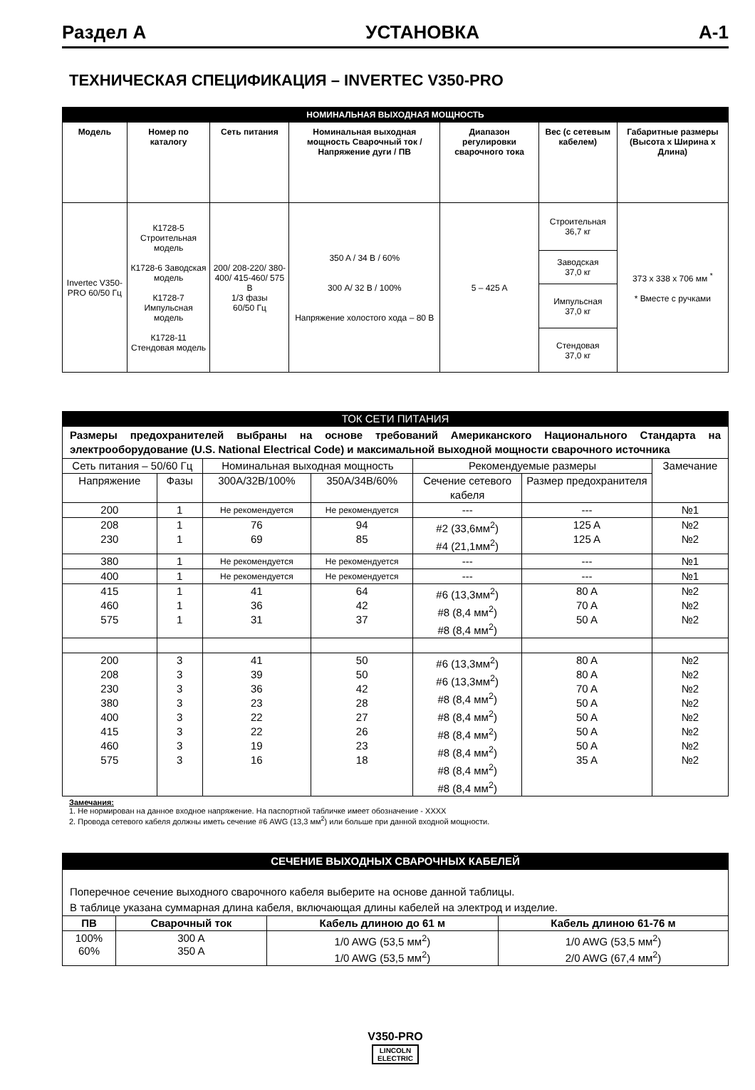Раздел А УСТАНОВКА А-1
ТЕХНИЧЕСКАЯ СПЕЦИФИКАЦИЯ – INVERTEC V350-PRO
| НОМИНАЛЬНАЯ ВЫХОДНАЯ МОЩНОСТЬ | | | | | | |
| Модель | Номер по каталогу | Сеть питания | Номинальная выходная мощность Сварочный ток / Напряжение дуги / ПВ | Диапазон регулировки сварочного тока | Вес (с сетевым кабелем) | Габаритные размеры (Высота x Ширина x Длина) |
| Invertec V350-PRO 60/50 Гц | К1728-5 Строительная модель К1728-6 Заводская модель К1728-7 Импульсная модель К1728-11 Стендовая модель | 200/ 208-220/ 380-400/ 415-460/ 575 В 1/3 фазы 60/50 Гц | 350 A / 34 В / 60% 300 A/ 32 В / 100% Напряжение холостого хода – 80 В | 5 – 425 A | Строительная 36,7 кг | 373 x 338 x 706 мм <sup>*</sup> * Вместе с ручками |
| | | | | | Заводская 37,0 кг | |
| | | | | | Импульсная 37,0 кг | |
| | | | | | Стендовая 37,0 кг | |
| ТОК СЕТИ ПИТАНИЯ | | | | | | |
| Размеры предохранителей выбраны на основе требований Американского Национального Стандарта на электрооборудование (U.S. National Electrical Code) и максимальной выходной мощности сварочного источника | | | | | | |
| Сеть питания – 50/60 Гц | | Номинальная выходная мощность | | Рекомендуемые размеры | | Замечание |
| Напряжение | Фазы | 300A/32B/100% | 350A/34B/60% | Сечение сетевого кабеля | Размер предохранителя | |
| 200 | 1 | Не рекомендуется | Не рекомендуется | --- | --- | №1 |
| 208 230 | 1 1 | 76 69 | 94 85 | #2 (33,6мм<sup>2</sup>) #4 (21,1мм<sup>2</sup>) | 125 A 125 A | №2 №2 |
| 380 | 1 | Не рекомендуется | Не рекомендуется | --- | --- | №1 |
| 400 | 1 | Не рекомендуется | Не рекомендуется | --- | --- | №1 |
| 415 460 575 | 1 1 1 | 41 36 31 | 64 42 37 | #6 (13,3мм<sup>2</sup>) #8 (8,4 мм<sup>2</sup>) #8 (8,4 мм<sup>2</sup>) | 80 A 70 A 50 A | №2 №2 №2 |
| 200 208 230 380 400 415 460 575 | 3 3 3 3 3 3 3 3 | 41 39 36 23 22 22 19 16 | 50 50 42 28 27 26 23 18 | #6 (13,3мм<sup>2</sup>) #6 (13,3мм<sup>2</sup>) #8 (8,4 мм<sup>2</sup>) #8 (8,4 мм<sup>2</sup>) #8 (8,4 мм<sup>2</sup>) #8 (8,4 мм<sup>2</sup>) #8 (8,4 мм<sup>2</sup>) #8 (8,4 мм<sup>2</sup>) | 80 A 80 A 70 A 50 A 50 A 50 A 50 A 35 A | №2 №2 №2 №2 №2 №2 №2 №2 |
Замечания:
1. Не нормирован на данное входное напряжение. На паспортной табличке имеет обозначение - XXXX
2. Провода сетевого кабеля должны иметь сечение #6 AWG (13,3 мм<sup>2</sup>) или больше при данной входной мощности.
| СЕЧЕНИЕ ВЫХОДНЫХ СВАРОЧНЫХ КАБЕЛЕЙ | | | |
| Поперечное сечение выходного сварочного кабеля выберите на основе данной таблицы. В таблице указана суммарная длина кабеля, включающая длины кабелей на электрод и изделие. | | | |
| ПВ | Сварочный ток | Кабель длиною до 61 м | Кабель длиною 61-76 м |
| 100% 60% | 300 A 350 A | 1/0 AWG (53,5 мм<sup>2</sup>) 1/0 AWG (53,5 мм<sup>2</sup>) | 1/0 AWG (53,5 мм<sup>2</sup>) 2/0 AWG (67,4 мм<sup>2</sup>) |
V350-PRO
LINCOLN
ELECTRIC